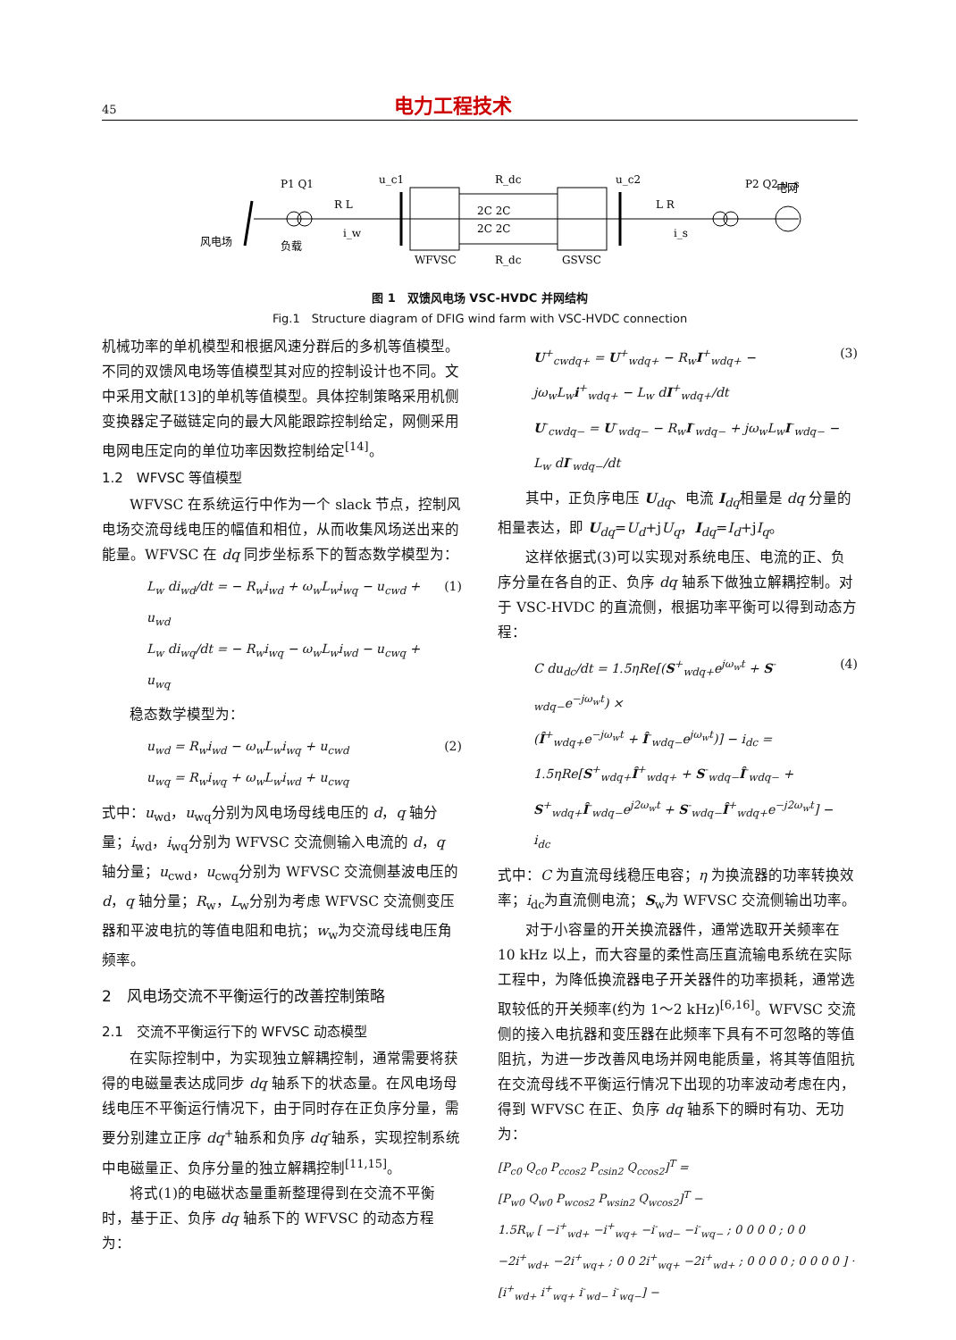45 电力工程技术
风电场
负载
WFVSC
GSVSC
u_c1
u_c2
R_dc
R_dc
P1 Q1
P2 Q2 u_s
电网
R L
L R
i_w
i_s
2C 2C
2C 2C
图 1　双馈风电场 VSC-HVDC 并网结构
Fig.1　Structure diagram of DFIG wind farm with VSC-HVDC connection
机械功率的单机模型和根据风速分群后的多机等值模型。不同的双馈风电场等值模型其对应的控制设计也不同。文中采用文献[13]的单机等值模型。具体控制策略采用机侧变换器定子磁链定向的最大风能跟踪控制给定，网侧采用电网电压定向的单位功率因数控制给定<sup>[14]</sup>。
1.2　WFVSC 等值模型
WFVSC 在系统运行中作为一个 slack 节点，控制风电场交流母线电压的幅值和相位，从而收集风场送出来的能量。WFVSC 在 dq 同步坐标系下的暂态数学模型为：
L<sub>w</sub> di<sub>wd</sub>/dt = − R<sub>w</sub>i<sub>wd</sub> + ω<sub>w</sub>L<sub>w</sub>i<sub>wq</sub> − u<sub>cwd</sub> + u<sub>wd</sub>
L<sub>w</sub> di<sub>wq</sub>/dt = − R<sub>w</sub>i<sub>wq</sub> − ω<sub>w</sub>L<sub>w</sub>i<sub>wd</sub> − u<sub>cwq</sub> + u<sub>wq</sub>
(1)
稳态数学模型为：
u<sub>wd</sub> = R<sub>w</sub>i<sub>wd</sub> − ω<sub>w</sub>L<sub>w</sub>i<sub>wq</sub> + u<sub>cwd</sub>
u<sub>wq</sub> = R<sub>w</sub>i<sub>wq</sub> + ω<sub>w</sub>L<sub>w</sub>i<sub>wd</sub> + u<sub>cwq</sub>
(2)
式中：u<sub>wd</sub>，u<sub>wq</sub>分别为风电场母线电压的 d，q 轴分量；i<sub>wd</sub>，i<sub>wq</sub>分别为 WFVSC 交流侧输入电流的 d，q 轴分量；u<sub>cwd</sub>，u<sub>cwq</sub>分别为 WFVSC 交流侧基波电压的 d，q 轴分量；R<sub>w</sub>，L<sub>w</sub>分别为考虑 WFVSC 交流侧变压器和平波电抗的等值电阻和电抗；w<sub>w</sub>为交流母线电压角频率。
2　风电场交流不平衡运行的改善控制策略
2.1　交流不平衡运行下的 WFVSC 动态模型
在实际控制中，为实现独立解耦控制，通常需要将获得的电磁量表达成同步 dq 轴系下的状态量。在风电场母线电压不平衡运行情况下，由于同时存在正负序分量，需要分别建立正序 dq<sup>+</sup>轴系和负序 dq<sup>-</sup>轴系，实现控制系统中电磁量正、负序分量的独立解耦控制<sup>[11,15]</sup>。
将式(1)的电磁状态量重新整理得到在交流不平衡时，基于正、负序 dq 轴系下的 WFVSC 的动态方程为：
U<sup>+</sup><sub>cwdq+</sub> = U<sup>+</sup><sub>wdq+</sub> − R<sub>w</sub>I<sup>+</sup><sub>wdq+</sub> − jω<sub>w</sub>L<sub>w</sub>i<sup>+</sup><sub>wdq+</sub> − L<sub>w</sub> dI<sup>+</sup><sub>wdq+</sub>/dt
U<sup>-</sup><sub>cwdq−</sub> = U<sup>-</sup><sub>wdq−</sub> − R<sub>w</sub>I<sup>-</sup><sub>wdq−</sub> + jω<sub>w</sub>L<sub>w</sub>I<sup>-</sup><sub>wdq−</sub> − L<sub>w</sub> dI<sup>-</sup><sub>wdq−</sub>/dt
(3)
其中，正负序电压 U<sub>dq</sub>、电流 I<sub>dq</sub>相量是 dq 分量的相量表达，即 U<sub>dq</sub>=U<sub>d</sub>+jU<sub>q</sub>，I<sub>dq</sub>=I<sub>d</sub>+jI<sub>q</sub>。
这样依据式(3)可以实现对系统电压、电流的正、负序分量在各自的正、负序 dq 轴系下做独立解耦控制。对于 VSC-HVDC 的直流侧，根据功率平衡可以得到动态方程：
C du<sub>dc</sub>/dt = 1.5ηRe[(S<sup>+</sup><sub>wdq+</sub>e<sup>jω<sub>w</sub>t</sup> + S<sup>-</sup><sub>wdq−</sub>e<sup>−jω<sub>w</sub>t</sup>) ×
(Î<sup>+</sup><sub>wdq+</sub>e<sup>−jω<sub>w</sub>t</sup> + Î<sup>-</sup><sub>wdq−</sub>e<sup>jω<sub>w</sub>t</sup>)] − i<sub>dc</sub> =
1.5ηRe[S<sup>+</sup><sub>wdq+</sub>Î<sup>+</sup><sub>wdq+</sub> + S<sup>-</sup><sub>wdq−</sub>Î<sup>-</sup><sub>wdq−</sub> +
S<sup>+</sup><sub>wdq+</sub>Î<sup>-</sup><sub>wdq−</sub>e<sup>j2ω<sub>w</sub>t</sup> + S<sup>-</sup><sub>wdq−</sub>Î<sup>+</sup><sub>wdq+</sub>e<sup>−j2ω<sub>w</sub>t</sup>] − i<sub>dc</sub>
(4)
式中：C 为直流母线稳压电容；η 为换流器的功率转换效率；i<sub>dc</sub>为直流侧电流；S<sub>w</sub>为 WFVSC 交流侧输出功率。
对于小容量的开关换流器件，通常选取开关频率在 10 kHz 以上，而大容量的柔性高压直流输电系统在实际工程中，为降低换流器电子开关器件的功率损耗，通常选取较低的开关频率(约为 1～2 kHz)<sup>[6,16]</sup>。WFVSC 交流侧的接入电抗器和变压器在此频率下具有不可忽略的等值阻抗，为进一步改善风电场并网电能质量，将其等值阻抗在交流母线不平衡运行情况下出现的功率波动考虑在内，得到 WFVSC 在正、负序 dq 轴系下的瞬时有功、无功为：
[P<sub>c0</sub> Q<sub>c0</sub> P<sub>ccos2</sub> P<sub>csin2</sub> Q<sub>ccos2</sub>]<sup>T</sup> =
[P<sub>w0</sub> Q<sub>w0</sub> P<sub>wcos2</sub> P<sub>wsin2</sub> Q<sub>wcos2</sub>]<sup>T</sup> −
1.5R<sub>w</sub> [ −i<sup>+</sup><sub>wd+</sub> −i<sup>+</sup><sub>wq+</sub> −i<sup>-</sup><sub>wd−</sub> −i<sup>-</sup><sub>wq−</sub> ; 0 0 0 0 ; 0 0 −2i<sup>+</sup><sub>wd+</sub> −2i<sup>+</sup><sub>wq+</sub> ; 0 0 2i<sup>+</sup><sub>wq+</sub> −2i<sup>+</sup><sub>wd+</sub> ; 0 0 0 0 ; 0 0 0 0 ] · [i<sup>+</sup><sub>wd+</sub> i<sup>+</sup><sub>wq+</sub> i<sup>-</sup><sub>wd−</sub> i<sup>-</sup><sub>wq−</sub>] −